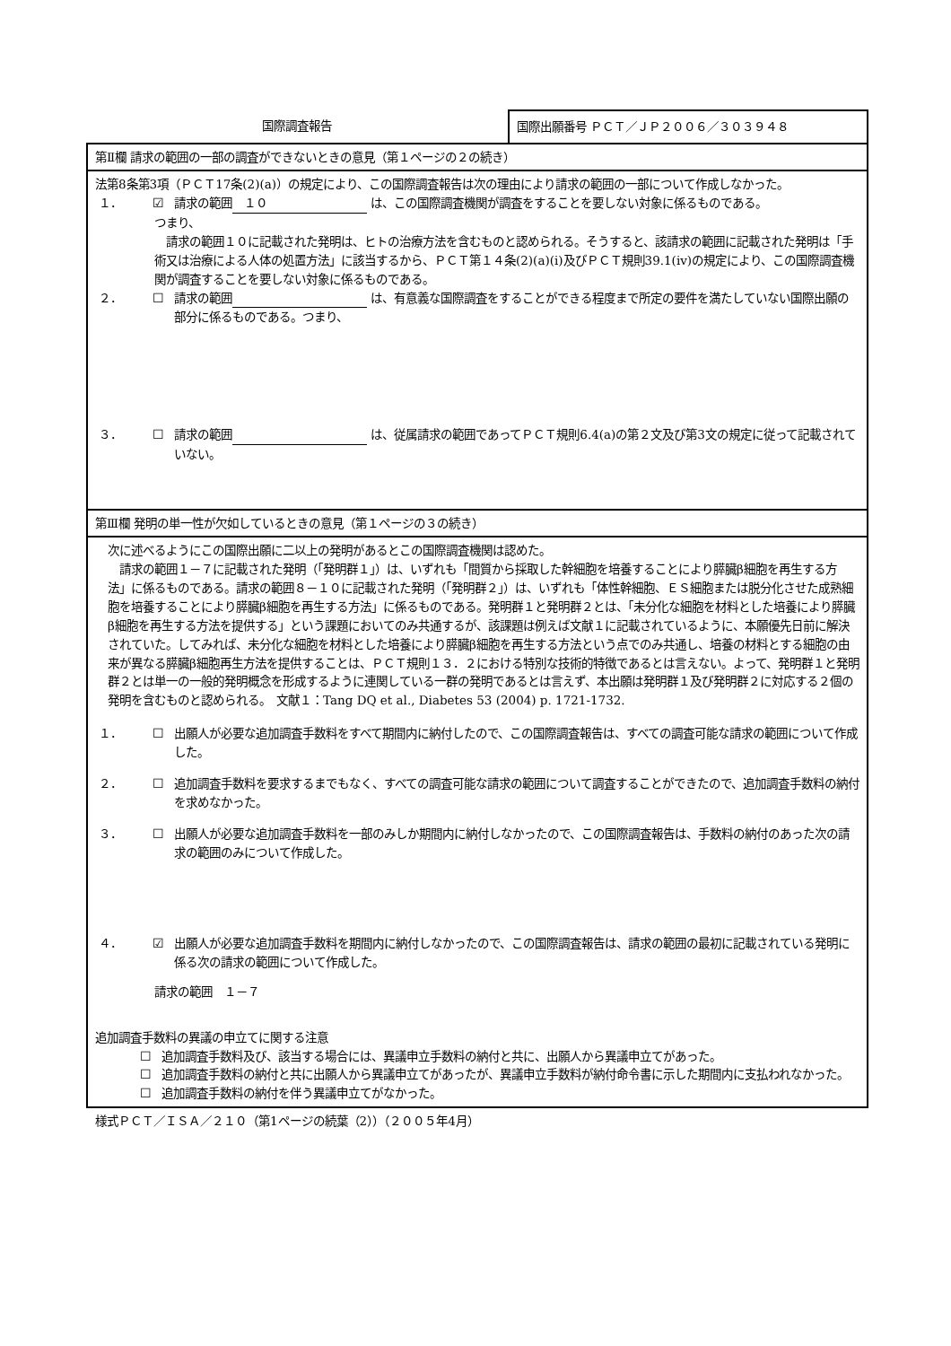国際調査報告
国際出願番号 ＰＣＴ／ＪＰ２００６／３０３９４８
第Ⅱ欄 請求の範囲の一部の調査ができないときの意見（第１ページの２の続き）
法第8条第3項（ＰＣＴ17条(2)(a)）の規定により、この国際調査報告は次の理由により請求の範囲の一部について作成しなかった。
１． ☑ 請求の範囲　１０ は、この国際調査機関が調査をすることを要しない対象に係るものである。
つまり、
　請求の範囲１０に記載された発明は、ヒトの治療方法を含むものと認められる。そうすると、該請求の範囲に記載された発明は「手術又は治療による人体の処置方法」に該当するから、ＰＣＴ第１４条(2)(a)(i)及びＰＣＴ規則39.1(iv)の規定により、この国際調査機関が調査することを要しない対象に係るものである。
２． ☐ 請求の範囲 は、有意義な国際調査をすることができる程度まで所定の要件を満たしていない国際出願の部分に係るものである。つまり、
３． ☐ 請求の範囲 は、従属請求の範囲であってＰＣＴ規則6.4(a)の第２文及び第3文の規定に従って記載されていない。
第Ⅲ欄 発明の単一性が欠如しているときの意見（第１ページの３の続き）
次に述べるようにこの国際出願に二以上の発明があるとこの国際調査機関は認めた。
　請求の範囲１－７に記載された発明（「発明群１」）は、いずれも「間質から採取した幹細胞を培養することにより膵臓β細胞を再生する方法」に係るものである。請求の範囲８－１０に記載された発明（「発明群２」）は、いずれも「体性幹細胞、ＥＳ細胞または脱分化させた成熟細胞を培養することにより膵臓β細胞を再生する方法」に係るものである。発明群１と発明群２とは、「未分化な細胞を材料とした培養により膵臓β細胞を再生する方法を提供する」という課題においてのみ共通するが、該課題は例えば文献１に記載されているように、本願優先日前に解決されていた。してみれば、未分化な細胞を材料とした培養により膵臓β細胞を再生する方法という点でのみ共通し、培養の材料とする細胞の由来が異なる膵臓β細胞再生方法を提供することは、ＰＣＴ規則１３．２における特別な技術的特徴であるとは言えない。よって、発明群１と発明群２とは単一の一般的発明概念を形成するように連関している一群の発明であるとは言えず、本出願は発明群１及び発明群２に対応する２個の発明を含むものと認められる。　文献１：Tang DQ et al., Diabetes 53 (2004) p. 1721-1732.
１． ☐ 出願人が必要な追加調査手数料をすべて期間内に納付したので、この国際調査報告は、すべての調査可能な請求の範囲について作成した。
２． ☐ 追加調査手数料を要求するまでもなく、すべての調査可能な請求の範囲について調査することができたので、追加調査手数料の納付を求めなかった。
３． ☐ 出願人が必要な追加調査手数料を一部のみしか期間内に納付しなかったので、この国際調査報告は、手数料の納付のあった次の請求の範囲のみについて作成した。
４． ☑ 出願人が必要な追加調査手数料を期間内に納付しなかったので、この国際調査報告は、請求の範囲の最初に記載されている発明に係る次の請求の範囲について作成した。
請求の範囲　１－７
追加調査手数料の異議の申立てに関する注意
☐ 追加調査手数料及び、該当する場合には、異議申立手数料の納付と共に、出願人から異議申立てがあった。
☐ 追加調査手数料の納付と共に出願人から異議申立てがあったが、異議申立手数料が納付命令書に示した期間内に支払われなかった。
☐ 追加調査手数料の納付を伴う異議申立てがなかった。
様式ＰＣＴ／ＩＳＡ／２１０（第1ページの続葉（2））（２００５年4月）